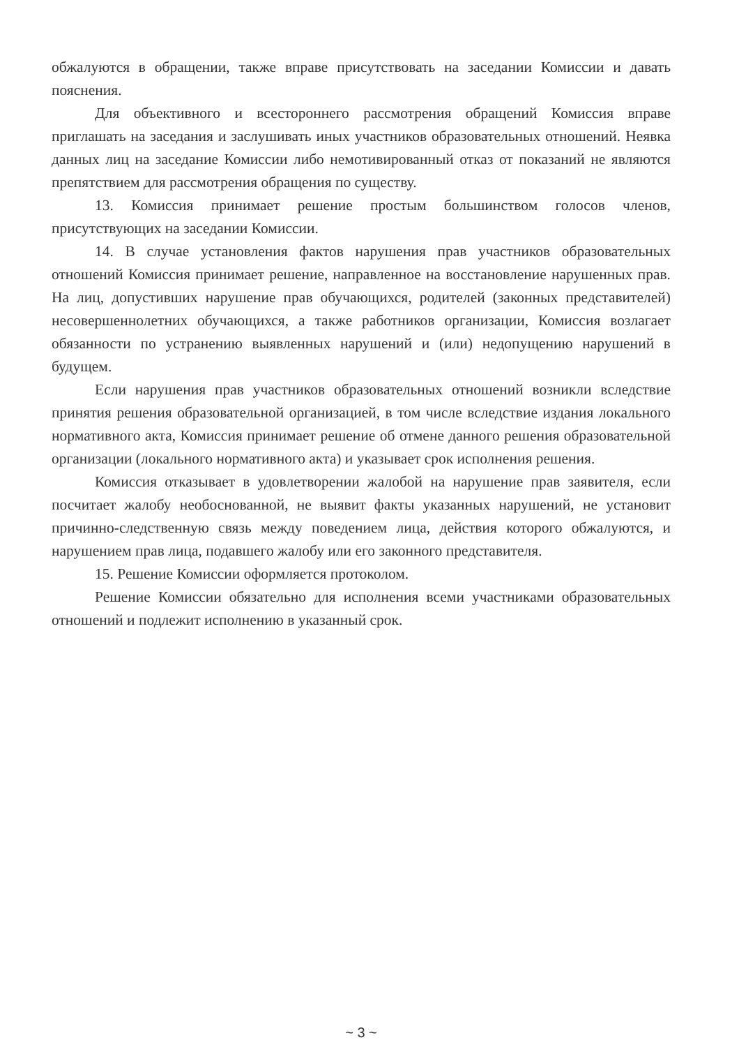обжалуются в обращении, также вправе присутствовать на заседании Комиссии и давать пояснения.
Для объективного и всестороннего рассмотрения обращений Комиссия вправе приглашать на заседания и заслушивать иных участников образовательных отношений. Неявка данных лиц на заседание Комиссии либо немотивированный отказ от показаний не являются препятствием для рассмотрения обращения по существу.
13. Комиссия принимает решение простым большинством голосов членов, присутствующих на заседании Комиссии.
14. В случае установления фактов нарушения прав участников образовательных отношений Комиссия принимает решение, направленное на восстановление нарушенных прав. На лиц, допустивших нарушение прав обучающихся, родителей (законных представителей) несовершеннолетних обучающихся, а также работников организации, Комиссия возлагает обязанности по устранению выявленных нарушений и (или) недопущению нарушений в будущем.
Если нарушения прав участников образовательных отношений возникли вследствие принятия решения образовательной организацией, в том числе вследствие издания локального нормативного акта, Комиссия принимает решение об отмене данного решения образовательной организации (локального нормативного акта) и указывает срок исполнения решения.
Комиссия отказывает в удовлетворении жалобой на нарушение прав заявителя, если посчитает жалобу необоснованной, не выявит факты указанных нарушений, не установит причинно-следственную связь между поведением лица, действия которого обжалуются, и нарушением прав лица, подавшего жалобу или его законного представителя.
15. Решение Комиссии оформляется протоколом.
Решение Комиссии обязательно для исполнения всеми участниками образовательных отношений и подлежит исполнению в указанный срок.
~ 3 ~